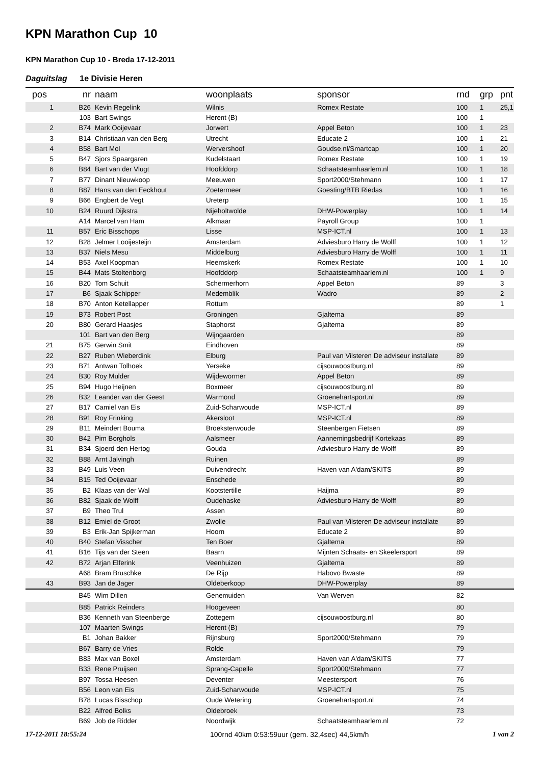KPN Marathon Cup 10
KPN Marathon Cup 10 - Breda 17-12-2011
Daguitslag 1e Divisie Heren
| pos | nr | naam | woonplaats | sponsor | rnd | grp | pnt |
| --- | --- | --- | --- | --- | --- | --- | --- |
| 1 | B26 | Kevin Regelink | Wilnis | Romex Restate | 100 | 1 | 25,1 |
| | 103 | Bart Swings | Herent (B) | | 100 | 1 | |
| 2 | B74 | Mark Ooijevaar | Jorwert | Appel Beton | 100 | 1 | 23 |
| 3 | B14 | Christiaan van den Berg | Utrecht | Educate 2 | 100 | 1 | 21 |
| 4 | B58 | Bart Mol | Wervershoof | Goudse.nl/Smartcap | 100 | 1 | 20 |
| 5 | B47 | Sjors Spaargaren | Kudelstaart | Romex Restate | 100 | 1 | 19 |
| 6 | B84 | Bart van der Vlugt | Hoofddorp | Schaatsteamhaarlem.nl | 100 | 1 | 18 |
| 7 | B77 | Dinant Nieuwkoop | Meeuwen | Sport2000/Stehmann | 100 | 1 | 17 |
| 8 | B87 | Hans van den Eeckhout | Zoetermeer | Goesting/BTB Riedas | 100 | 1 | 16 |
| 9 | B66 | Engbert de Vegt | Ureterp | | 100 | 1 | 15 |
| 10 | B24 | Ruurd Dijkstra | Nijeholtwolde | DHW-Powerplay | 100 | 1 | 14 |
| | A14 | Marcel van Ham | Alkmaar | Payroll Group | 100 | 1 | |
| 11 | B57 | Eric Bisschops | Lisse | MSP-ICT.nl | 100 | 1 | 13 |
| 12 | B28 | Jelmer Looijesteijn | Amsterdam | Adviesburo Harry de Wolff | 100 | 1 | 12 |
| 13 | B37 | Niels Mesu | Middelburg | Adviesburo Harry de Wolff | 100 | 1 | 11 |
| 14 | B53 | Axel Koopman | Heemskerk | Romex Restate | 100 | 1 | 10 |
| 15 | B44 | Mats Stoltenborg | Hoofddorp | Schaatsteamhaarlem.nl | 100 | 1 | 9 |
| 16 | B20 | Tom Schuit | Schermerhorn | Appel Beton | 89 | | 3 |
| 17 | B6 | Sjaak Schipper | Medemblik | Wadro | 89 | | 2 |
| 18 | B70 | Anton Ketellapper | Rottum | | 89 | | 1 |
| 19 | B73 | Robert Post | Groningen | Gjaltema | 89 | | |
| 20 | B80 | Gerard Haasjes | Staphorst | Gjaltema | 89 | | |
| | 101 | Bart van den Berg | Wijngaarden | | 89 | | |
| 21 | B75 | Gerwin Smit | Eindhoven | | 89 | | |
| 22 | B27 | Ruben Wieberdink | Elburg | Paul van Vilsteren De adviseur installate | 89 | | |
| 23 | B71 | Antwan Tolhoek | Yerseke | cijsouwoostburg.nl | 89 | | |
| 24 | B30 | Roy Mulder | Wijdewormer | Appel Beton | 89 | | |
| 25 | B94 | Hugo Heijnen | Boxmeer | cijsouwoostburg.nl | 89 | | |
| 26 | B32 | Leander van der Geest | Warmond | Groenehartsport.nl | 89 | | |
| 27 | B17 | Camiel van Eis | Zuid-Scharwoude | MSP-ICT.nl | 89 | | |
| 28 | B91 | Roy Frinking | Akersloot | MSP-ICT.nl | 89 | | |
| 29 | B11 | Meindert Bouma | Broeksterwoude | Steenbergen Fietsen | 89 | | |
| 30 | B42 | Pim Borghols | Aalsmeer | Aannemingsbedrijf Kortekaas | 89 | | |
| 31 | B34 | Sjoerd den Hertog | Gouda | Adviesburo Harry de Wolff | 89 | | |
| 32 | B88 | Arnt Jalvingh | Ruinen | | 89 | | |
| 33 | B49 | Luis Veen | Duivendrecht | Haven van A'dam/SKITS | 89 | | |
| 34 | B15 | Ted Ooijevaar | Enschede | | 89 | | |
| 35 | B2 | Klaas van der Wal | Kootstertille | Haijma | 89 | | |
| 36 | B82 | Sjaak de Wolff | Oudehaske | Adviesburo Harry de Wolff | 89 | | |
| 37 | B9 | Theo Trul | Assen | | 89 | | |
| 38 | B12 | Emiel de Groot | Zwolle | Paul van Vilsteren De adviseur installate | 89 | | |
| 39 | B3 | Erik-Jan Spijkerman | Hoorn | Educate 2 | 89 | | |
| 40 | B40 | Stefan Visscher | Ten Boer | Gjaltema | 89 | | |
| 41 | B16 | Tijs van der Steen | Baarn | Mijnten Schaats- en Skeelersport | 89 | | |
| 42 | B72 | Arjan Elferink | Veenhuizen | Gjaltema | 89 | | |
| | A68 | Bram Bruschke | De Rijp | Habovo Bwaste | 89 | | |
| 43 | B93 | Jan de Jager | Oldeberkoop | DHW-Powerplay | 89 | | |
| | B45 | Wim Dillen | Genemuiden | Van Werven | 82 | | |
| | B85 | Patrick Reinders | Hoogeveen | | 80 | | |
| | B36 | Kenneth van Steenberge | Zottegem | cijsouwoostburg.nl | 80 | | |
| | 107 | Maarten Swings | Herent (B) | | 79 | | |
| | B1 | Johan Bakker | Rijnsburg | Sport2000/Stehmann | 79 | | |
| | B67 | Barry de Vries | Rolde | | 79 | | |
| | B83 | Max van Boxel | Amsterdam | Haven van A'dam/SKITS | 77 | | |
| | B33 | Rene Pruijsen | Sprang-Capelle | Sport2000/Stehmann | 77 | | |
| | B97 | Tossa Heesen | Deventer | Meestersport | 76 | | |
| | B56 | Leon van Eis | Zuid-Scharwoude | MSP-ICT.nl | 75 | | |
| | B78 | Lucas Bisschop | Oude Wetering | Groenehartsport.nl | 74 | | |
| | B22 | Alfred Bolks | Oldebroek | | 73 | | |
| | B69 | Job de Ridder | Noordwijk | Schaatsteamhaarlem.nl | 72 | | |
17-12-2011 18:55:24 100rnd 40km 0:53:59uur (gem. 32,4sec) 44,5km/h 1 van 2